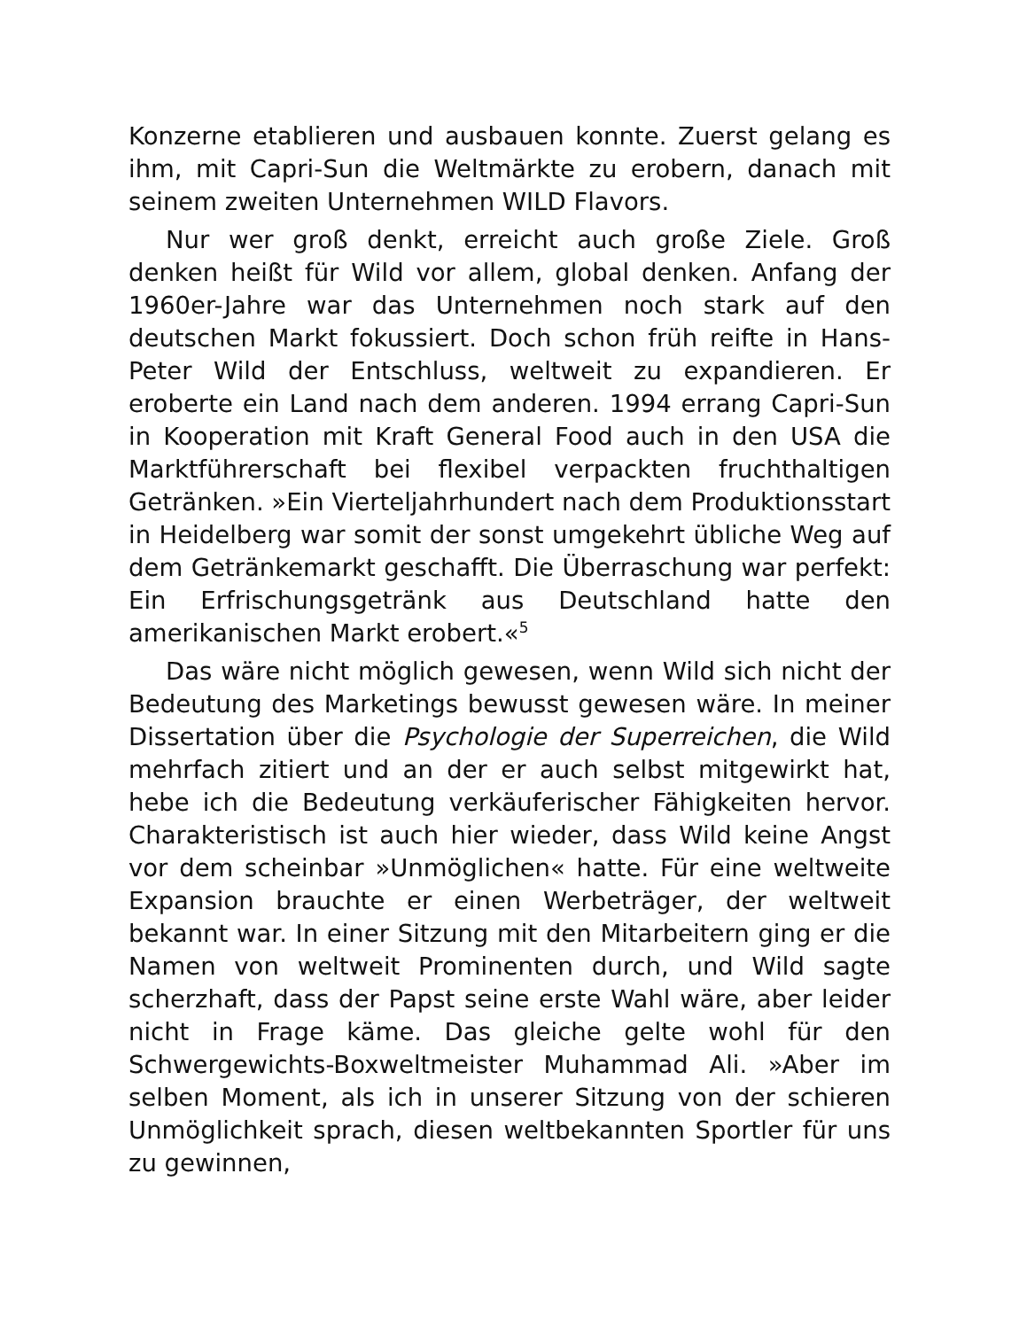Konzerne etablieren und ausbauen konnte. Zuerst gelang es ihm, mit Capri-Sun die Weltmärkte zu erobern, danach mit seinem zweiten Unternehmen WILD Flavors.
Nur wer groß denkt, erreicht auch große Ziele. Groß denken heißt für Wild vor allem, global denken. Anfang der 1960er-Jahre war das Unternehmen noch stark auf den deutschen Markt fokussiert. Doch schon früh reifte in Hans-Peter Wild der Entschluss, weltweit zu expandieren. Er eroberte ein Land nach dem anderen. 1994 errang Capri-Sun in Kooperation mit Kraft General Food auch in den USA die Marktführerschaft bei flexibel verpackten fruchthaltigen Getränken. »Ein Vierteljahrhundert nach dem Produktionsstart in Heidelberg war somit der sonst umgekehrt übliche Weg auf dem Getränkemarkt geschafft. Die Überraschung war perfekt: Ein Erfrischungsgetränk aus Deutschland hatte den amerikanischen Markt erobert.«<sup>5</sup>
Das wäre nicht möglich gewesen, wenn Wild sich nicht der Bedeutung des Marketings bewusst gewesen wäre. In meiner Dissertation über die Psychologie der Superreichen, die Wild mehrfach zitiert und an der er auch selbst mitgewirkt hat, hebe ich die Bedeutung verkäuferischer Fähigkeiten hervor. Charakteristisch ist auch hier wieder, dass Wild keine Angst vor dem scheinbar »Unmöglichen« hatte. Für eine weltweite Expansion brauchte er einen Werbeträger, der weltweit bekannt war. In einer Sitzung mit den Mitarbeitern ging er die Namen von weltweit Prominenten durch, und Wild sagte scherzhaft, dass der Papst seine erste Wahl wäre, aber leider nicht in Frage käme. Das gleiche gelte wohl für den Schwergewichts-Boxweltmeister Muhammad Ali. »Aber im selben Moment, als ich in unserer Sitzung von der schieren Unmöglichkeit sprach, diesen weltbekannten Sportler für uns zu gewinnen,